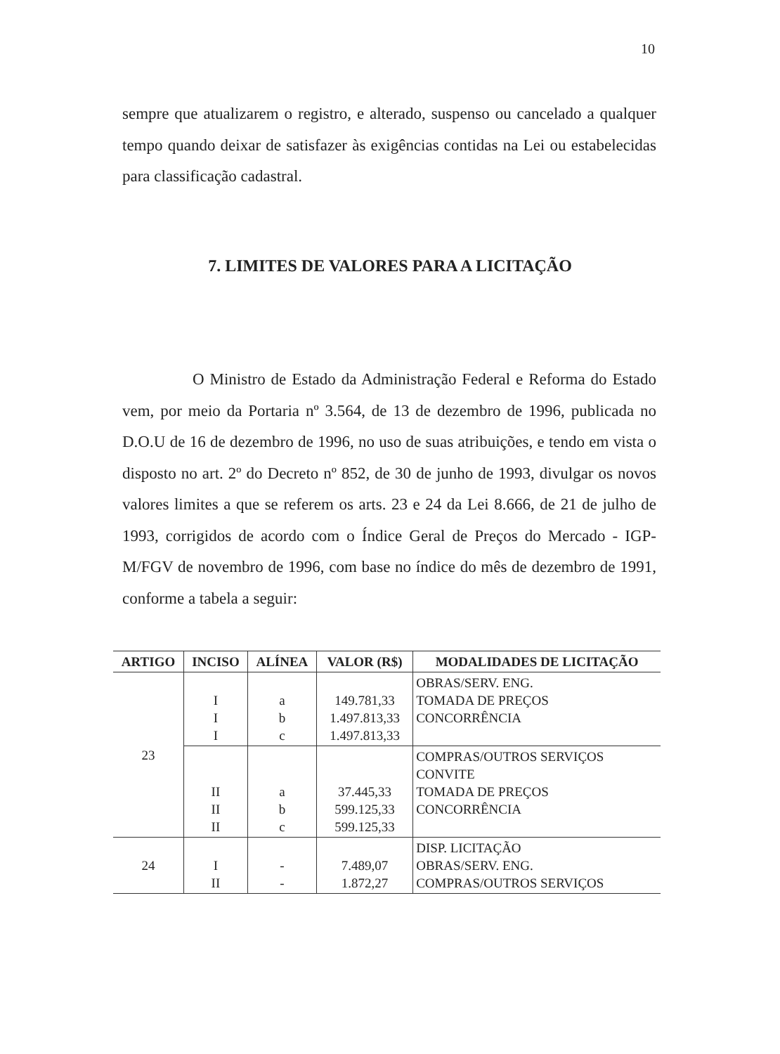10
sempre que atualizarem o registro, e alterado, suspenso ou cancelado a qualquer tempo quando deixar de satisfazer às exigências contidas na Lei ou estabelecidas para classificação cadastral.
7. LIMITES DE VALORES PARA A LICITAÇÃO
O Ministro de Estado da Administração Federal e Reforma do Estado vem, por meio da Portaria nº 3.564, de 13 de dezembro de 1996, publicada no D.O.U de 16 de dezembro de 1996, no uso de suas atribuições, e tendo em vista o disposto no art. 2º do Decreto nº 852, de 30 de junho de 1993, divulgar os novos valores limites a que se referem os arts. 23 e 24 da Lei 8.666, de 21 de julho de 1993, corrigidos de acordo com o Índice Geral de Preços do Mercado - IGP-M/FGV de novembro de 1996, com base no índice do mês de dezembro de 1991, conforme a tabela a seguir:
| ARTIGO | INCISO | ALÍNEA | VALOR (R$) | MODALIDADES DE LICITAÇÃO |
| --- | --- | --- | --- | --- |
| 23 | I I I | a b c | 149.781,33 1.497.813,33 1.497.813,33 | OBRAS/SERV. ENG. TOMADA DE PREÇOS CONCORRÊNCIA |
| | II II II | a b c | 37.445,33 599.125,33 599.125,33 | COMPRAS/OUTROS SERVIÇOS CONVITE TOMADA DE PREÇOS CONCORRÊNCIA |
| 24 | I II | - - | 7.489,07 1.872,27 | DISP. LICITAÇÃO OBRAS/SERV. ENG. COMPRAS/OUTROS SERVIÇOS |